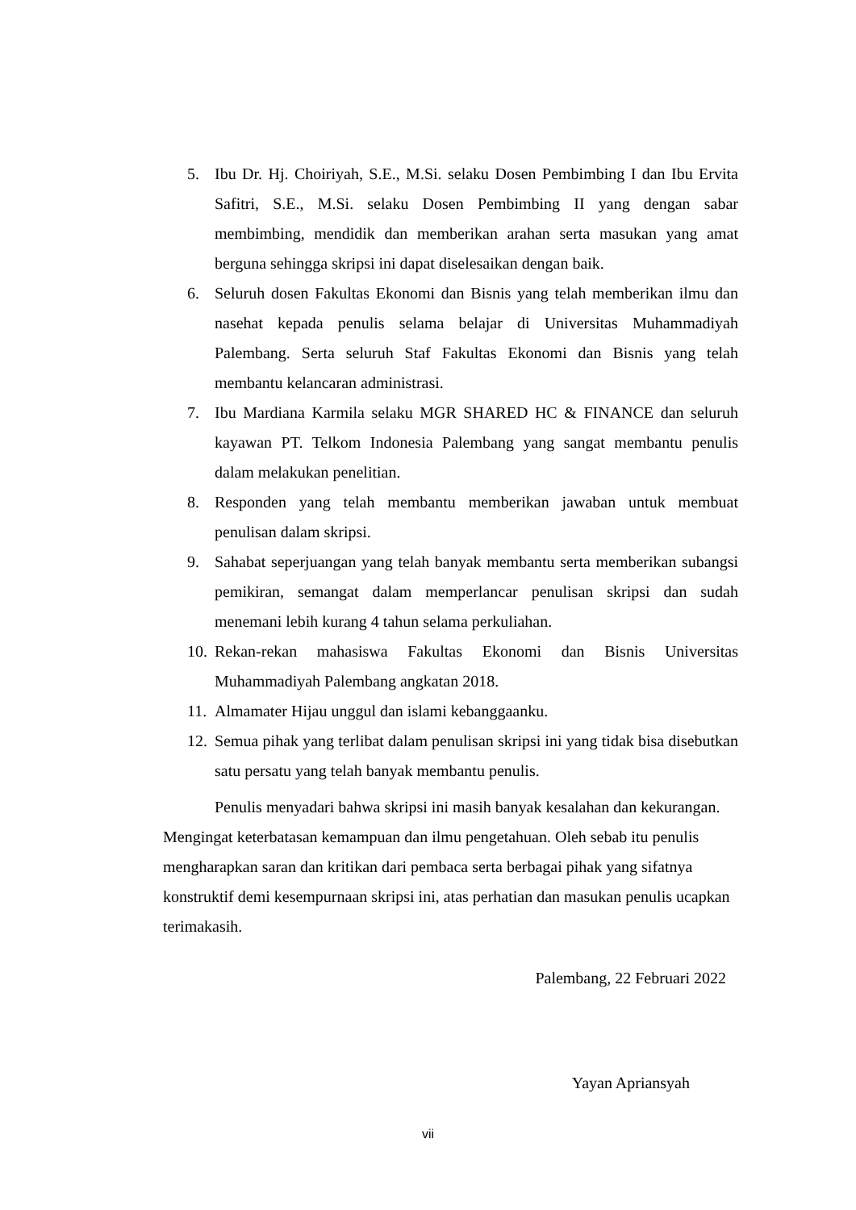5. Ibu Dr. Hj. Choiriyah, S.E., M.Si. selaku Dosen Pembimbing I dan Ibu Ervita Safitri, S.E., M.Si. selaku Dosen Pembimbing II yang dengan sabar membimbing, mendidik dan memberikan arahan serta masukan yang amat berguna sehingga skripsi ini dapat diselesaikan dengan baik.
6. Seluruh dosen Fakultas Ekonomi dan Bisnis yang telah memberikan ilmu dan nasehat kepada penulis selama belajar di Universitas Muhammadiyah Palembang. Serta seluruh Staf Fakultas Ekonomi dan Bisnis yang telah membantu kelancaran administrasi.
7. Ibu Mardiana Karmila selaku MGR SHARED HC & FINANCE dan seluruh kayawan PT. Telkom Indonesia Palembang yang sangat membantu penulis dalam melakukan penelitian.
8. Responden yang telah membantu memberikan jawaban untuk membuat penulisan dalam skripsi.
9. Sahabat seperjuangan yang telah banyak membantu serta memberikan subangsi pemikiran, semangat dalam memperlancar penulisan skripsi dan sudah menemani lebih kurang 4 tahun selama perkuliahan.
10. Rekan-rekan mahasiswa Fakultas Ekonomi dan Bisnis Universitas Muhammadiyah Palembang angkatan 2018.
11. Almamater Hijau unggul dan islami kebanggaanku.
12. Semua pihak yang terlibat dalam penulisan skripsi ini yang tidak bisa disebutkan satu persatu yang telah banyak membantu penulis.
Penulis menyadari bahwa skripsi ini masih banyak kesalahan dan kekurangan. Mengingat keterbatasan kemampuan dan ilmu pengetahuan. Oleh sebab itu penulis mengharapkan saran dan kritikan dari pembaca serta berbagai pihak yang sifatnya konstruktif demi kesempurnaan skripsi ini, atas perhatian dan masukan penulis ucapkan terimakasih.
Palembang, 22 Februari 2022
Yayan Apriansyah
vii